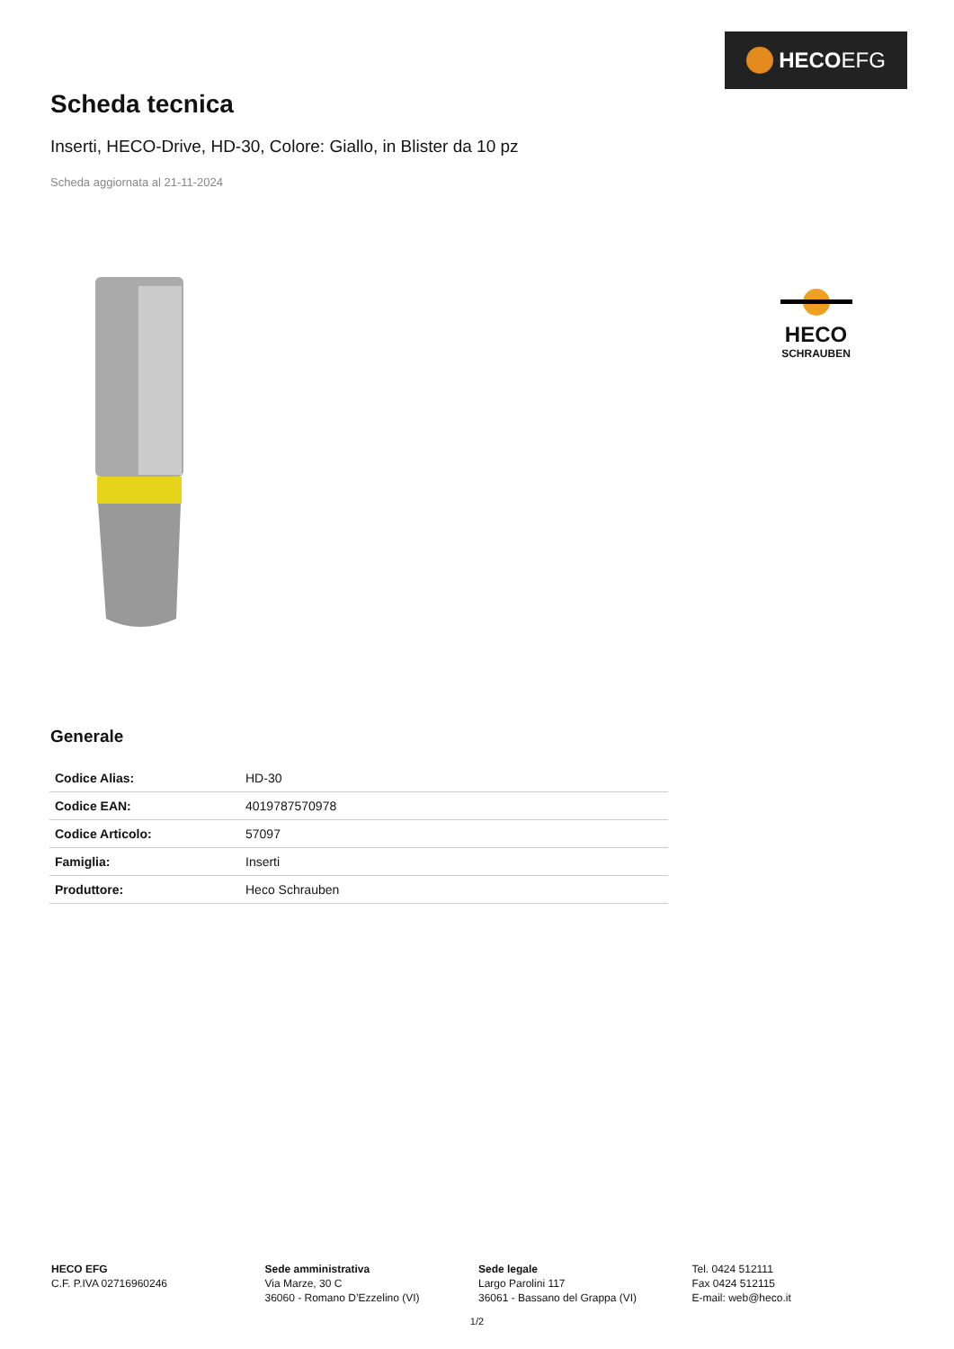HECO EFG
Scheda tecnica
Inserti, HECO-Drive, HD-30, Colore: Giallo, in Blister da 10 pz
Scheda aggiornata al 21-11-2024
HECO
SCHRAUBEN
Generale
| Codice Alias: | HD-30 |
| Codice EAN: | 4019787570978 |
| Codice Articolo: | 57097 |
| Famiglia: | Inserti |
| Produttore: | Heco Schrauben |
HECO EFG
C.F. P.IVA 02716960246
Sede amministrativa
Via Marze, 30 C
36060 - Romano D’Ezzelino (VI)
Sede legale
Largo Parolini 117
36061 - Bassano del Grappa (VI)
Tel. 0424 512111
Fax 0424 512115
E-mail: web@heco.it
1/2